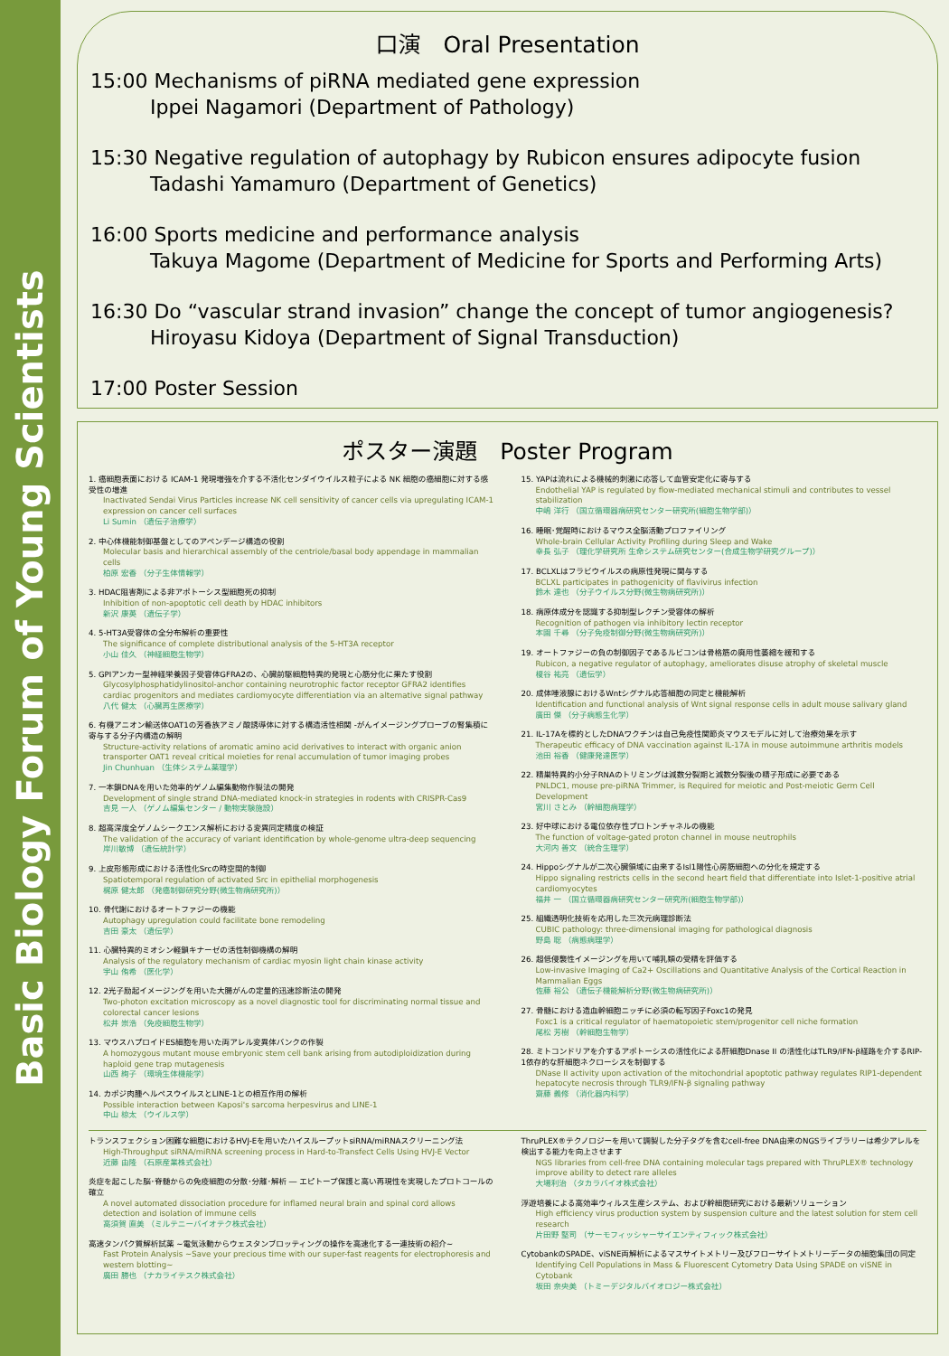Basic Biology Forum of Young Scientists
口演　Oral Presentation
15:00 Mechanisms of piRNA mediated gene expression
Ippei Nagamori (Department of Pathology)
15:30 Negative regulation of autophagy by Rubicon ensures adipocyte fusion
Tadashi Yamamuro (Department of Genetics)
16:00 Sports medicine and performance analysis
Takuya Magome (Department of Medicine for Sports and Performing Arts)
16:30 Do “vascular strand invasion” change the concept of tumor angiogenesis?
Hiroyasu Kidoya (Department of Signal Transduction)
17:00 Poster Session
ポスター演題　Poster Program
1. 癌細胞表面における ICAM-1 発現増強を介する不活化センダイウイルス粒子による NK 細胞の癌細胞に対する感受性の増進
Inactivated Sendai Virus Particles increase NK cell sensitivity of cancer cells via upregulating ICAM-1 expression on cancer cell surfaces
Li Sumin （遺伝子治療学）
2. 中心体機能制御基盤としてのアペンデージ構造の役割
Molecular basis and hierarchical assembly of the centriole/basal body appendage in mammalian cells
柏原 宏香 （分子生体情報学）
3. HDAC阻害剤による非アポトーシス型細胞死の抑制
Inhibition of non-apoptotic cell death by HDAC inhibitors
新沢 康英 （遺伝子学）
4. 5-HT3A受容体の全分布解析の重要性
The significance of complete distributional analysis of the 5-HT3A receptor
小山 佳久 （神経細胞生物学）
5. GPIアンカー型神経栄養因子受容体GFRA2の、心臓前駆細胞特異的発現と心筋分化に果たす役割
Glycosylphosphatidylinositol-anchor containing neurotrophic factor receptor GFRA2 identifies cardiac progenitors and mediates cardiomyocyte differentiation via an alternative signal pathway
八代 健太 （心臓再生医療学）
6. 有機アニオン輸送体OAT1の芳香族アミノ酸誘導体に対する構造活性相関 -がんイメージングプローブの腎集積に寄与する分子内構造の解明
Structure-activity relations of aromatic amino acid derivatives to interact with organic anion transporter OAT1 reveal critical moieties for renal accumulation of tumor imaging probes
Jin Chunhuan （生体システム薬理学）
7. 一本鎖DNAを用いた効率的ゲノム編集動物作製法の開発
Development of single strand DNA-mediated knock-in strategies in rodents with CRISPR-Cas9
吉見 一人 （ゲノム編集センター / 動物実験施設）
8. 超高深度全ゲノムシークエンス解析における変異同定精度の検証
The validation of the accuracy of variant identification by whole-genome ultra-deep sequencing
岸川敏博 （遺伝統計学）
9. 上皮形態形成における活性化Srcの時空間的制御
Spatiotemporal regulation of activated Src in epithelial morphogenesis
梶原 健太郎 （発癌制御研究分野(微生物病研究所)）
10. 骨代謝におけるオートファジーの機能
Autophagy upregulation could facilitate bone remodeling
吉田 豪太 （遺伝学）
11. 心臓特異的ミオシン軽鎖キナーゼの活性制御機構の解明
Analysis of the regulatory mechanism of cardiac myosin light chain kinase activity
宇山 侑希 （医化学）
12. 2光子励起イメージングを用いた大腸がんの定量的迅速診断法の開発
Two-photon excitation microscopy as a novel diagnostic tool for discriminating normal tissue and colorectal cancer lesions
松井 崇浩 （免疫細胞生物学）
13. マウスハプロイドES細胞を用いた両アレル変異体バンクの作製
A homozygous mutant mouse embryonic stem cell bank arising from autodiploidization during haploid gene trap mutagenesis
山西 絢子 （環境生体機能学）
14. カポジ肉腫ヘルペスウイルスとLINE-1との相互作用の解析
Possible interaction between Kaposi's sarcoma herpesvirus and LINE-1
中山 椋太 （ウイルス学）
15. YAPは流れによる機械的刺激に応答して血管安定化に寄与する
Endothelial YAP is regulated by flow-mediated mechanical stimuli and contributes to vessel stabilization
中嶋 洋行 （国立循環器病研究センター研究所(細胞生物学部)）
16. 睡眠･覚醒時におけるマウス全脳活動プロファイリング
Whole-brain Cellular Activity Profiling during Sleep and Wake
幸長 弘子 （理化学研究所 生命システム研究センター(合成生物学研究グループ)）
17. BCLXLはフラビウイルスの病原性発現に関与する
BCLXL participates in pathogenicity of flavivirus infection
鈴木 達也 （分子ウイルス分野(微生物病研究所)）
18. 病原体成分を認識する抑制型レクチン受容体の解析
Recognition of pathogen via inhibitory lectin receptor
本園 千尋 （分子免疫制御分野(微生物病研究所)）
19. オートファジーの負の制御因子であるルビコンは骨格筋の廃用性萎縮を緩和する
Rubicon, a negative regulator of autophagy, ameliorates disuse atrophy of skeletal muscle
榎谷 祐亮 （遺伝学）
20. 成体唾液腺におけるWntシグナル応答細胞の同定と機能解析
Identification and functional analysis of Wnt signal response cells in adult mouse salivary gland
廣田 傑 （分子病態生化学）
21. IL-17Aを標的としたDNAワクチンは自己免疫性関節炎マウスモデルに対して治療効果を示す
Therapeutic efficacy of DNA vaccination against IL-17A in mouse autoimmune arthritis models
池田 裕香 （健康発達医学）
22. 精巣特異的小分子RNAのトリミングは減数分裂期と減数分裂後の精子形成に必要である
PNLDC1, mouse pre-piRNA Trimmer, is Required for meiotic and Post-meiotic Germ Cell Development
宮川 さとみ （幹細胞病理学）
23. 好中球における電位依存性プロトンチャネルの機能
The function of voltage-gated proton channel in mouse neutrophils
大河内 善文 （統合生理学）
24. Hippoシグナルが二次心臓領域に由来するIsl1陽性心房筋細胞への分化を規定する
Hippo signaling restricts cells in the second heart field that differentiate into Islet-1-positive atrial cardiomyocytes
福井 一 （国立循環器病研究センター研究所(細胞生物学部)）
25. 組織透明化技術を応用した三次元病理診断法
CUBIC pathology: three-dimensional imaging for pathological diagnosis
野島 聡 （病態病理学）
26. 超低侵襲性イメージングを用いて哺乳類の受精を評価する
Low-invasive Imaging of Ca2+ Oscillations and Quantitative Analysis of the Cortical Reaction in Mammalian Eggs
佐藤 裕公 （遺伝子機能解析分野(微生物病研究所)）
27. 骨髄における造血幹細胞ニッチに必須の転写因子Foxc1の発見
Foxc1 is a critical regulator of haematopoietic stem/progenitor cell niche formation
尾松 芳樹 （幹細胞生物学）
28. ミトコンドリアを介するアポトーシスの活性化による肝細胞Dnase II の活性化はTLR9/IFN-β経路を介するRIP-1依存的な肝細胞ネクローシスを制御する
DNase II activity upon activation of the mitochondrial apoptotic pathway regulates RIP1-dependent hepatocyte necrosis through TLR9/IFN-β signaling pathway
齋藤 義修 （消化器内科学）
トランスフェクション困難な細胞におけるHVJ-Eを用いたハイスループットsiRNA/miRNAスクリーニング法
High-Throughput siRNA/miRNA screening process in Hard-to-Transfect Cells Using HVJ-E Vector
近藤 由隆 （石原産業株式会社）
炎症を起こした脳･脊髄からの免疫細胞の分散･分離･解析 ― エピトープ保護と高い再現性を実現したプロトコールの確立
A novel automated dissociation procedure for inflamed neural brain and spinal cord allows detection and isolation of immune cells
高須賀 直美 （ミルテニーバイオテク株式会社）
高速タンパク質解析試薬 ~電気泳動からウェスタンブロッティングの操作を高速化する一連技術の紹介~
Fast Protein Analysis ~Save your precious time with our super-fast reagents for electrophoresis and western blotting~
廣田 勝也 （ナカライテスク株式会社）
ThruPLEX®テクノロジーを用いて調製した分子タグを含むcell-free DNA由来のNGSライブラリーは希少アレルを検出する能力を向上させます
NGS libraries from cell-free DNA containing molecular tags prepared with ThruPLEX® technology improve ability to detect rare alleles
大場利治 （タカラバイオ株式会社）
浮遊培養による高効率ウィルス生産システム、および幹細胞研究における最新ソリューション
High efficiency virus production system by suspension culture and the latest solution for stem cell research
片田野 堅司 （サーモフィッシャーサイエンティフィック株式会社）
CytobankのSPADE、viSNE両解析によるマスサイトメトリー及びフローサイトメトリーデータの細胞集団の同定
Identifying Cell Populations in Mass & Fluorescent Cytometry Data Using SPADE on viSNE in Cytobank
坂田 奈央美 （トミーデジタルバイオロジー株式会社）